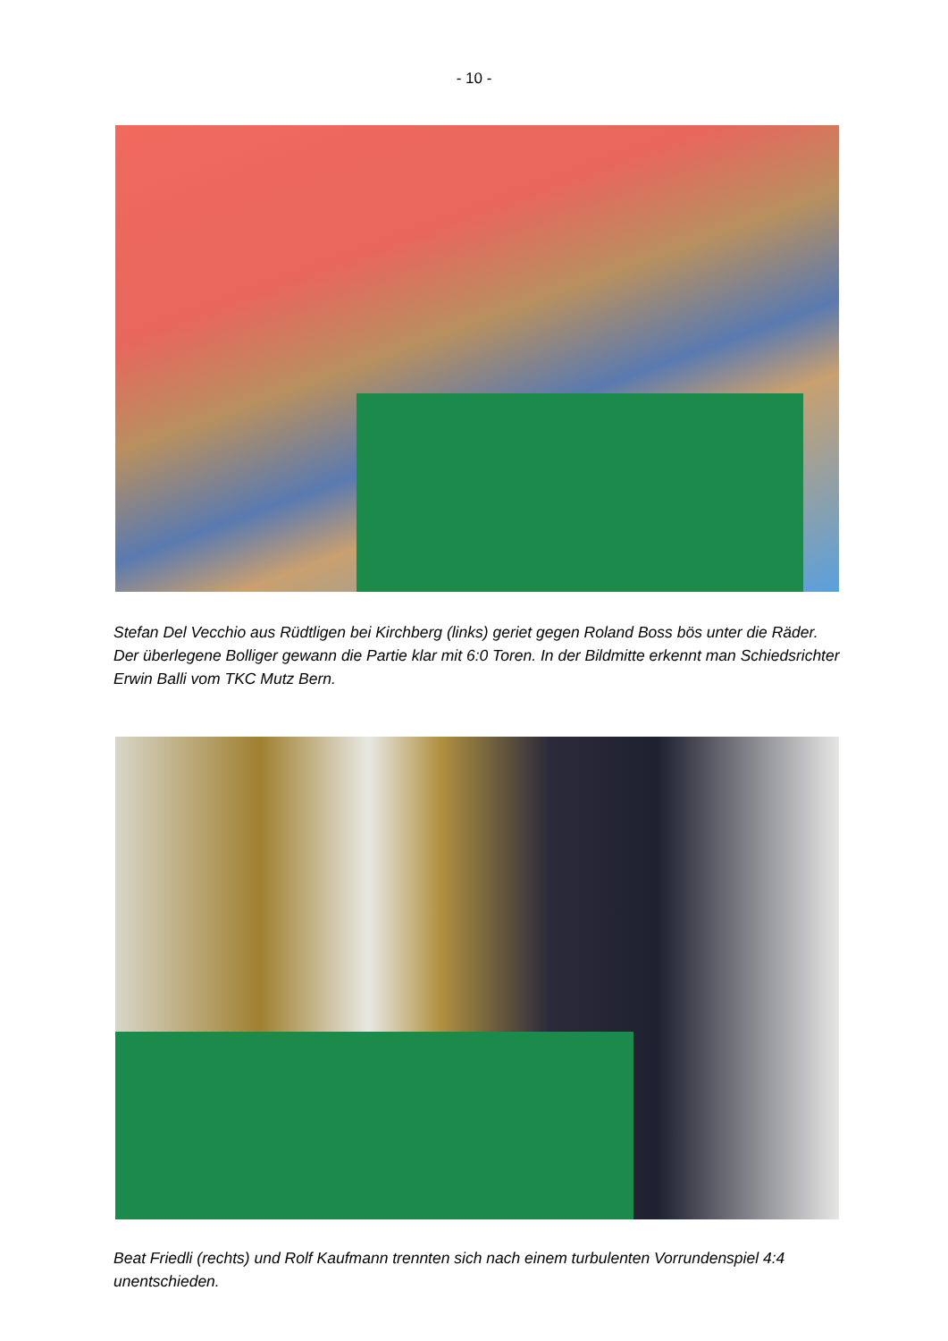- 10 -
Stefan Del Vecchio aus Rüdtligen bei Kirchberg (links) geriet gegen Roland Boss bös unter die Räder. Der überlegene Bolliger gewann die Partie klar mit 6:0 Toren. In der Bildmitte erkennt man Schiedsrichter Erwin Balli vom TKC Mutz Bern.
Beat Friedli (rechts) und Rolf Kaufmann trennten sich nach einem turbulenten Vorrundenspiel 4:4 unentschieden.